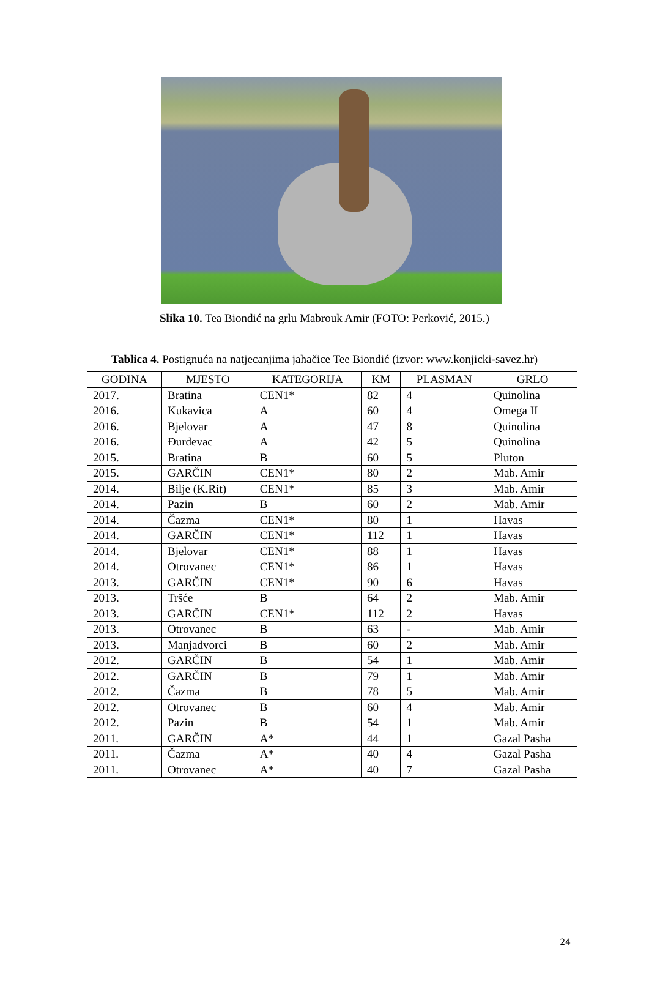Slika 10. Tea Biondić na grlu Mabrouk Amir (FOTO: Perković, 2015.)
Tablica 4. Postignuća na natjecanjima jahačice Tee Biondić (izvor: www.konjicki-savez.hr)
| GODINA | MJESTO | KATEGORIJA | KM | PLASMAN | GRLO |
| --- | --- | --- | --- | --- | --- |
| 2017. | Bratina | CEN1* | 82 | 4 | Quinolina |
| 2016. | Kukavica | A | 60 | 4 | Omega II |
| 2016. | Bjelovar | A | 47 | 8 | Quinolina |
| 2016. | Đurđevac | A | 42 | 5 | Quinolina |
| 2015. | Bratina | B | 60 | 5 | Pluton |
| 2015. | GARČIN | CEN1* | 80 | 2 | Mab. Amir |
| 2014. | Bilje (K.Rit) | CEN1* | 85 | 3 | Mab. Amir |
| 2014. | Pazin | B | 60 | 2 | Mab. Amir |
| 2014. | Čazma | CEN1* | 80 | 1 | Havas |
| 2014. | GARČIN | CEN1* | 112 | 1 | Havas |
| 2014. | Bjelovar | CEN1* | 88 | 1 | Havas |
| 2014. | Otrovanec | CEN1* | 86 | 1 | Havas |
| 2013. | GARČIN | CEN1* | 90 | 6 | Havas |
| 2013. | Tršće | B | 64 | 2 | Mab. Amir |
| 2013. | GARČIN | CEN1* | 112 | 2 | Havas |
| 2013. | Otrovanec | B | 63 | - | Mab. Amir |
| 2013. | Manjadvorci | B | 60 | 2 | Mab. Amir |
| 2012. | GARČIN | B | 54 | 1 | Mab. Amir |
| 2012. | GARČIN | B | 79 | 1 | Mab. Amir |
| 2012. | Čazma | B | 78 | 5 | Mab. Amir |
| 2012. | Otrovanec | B | 60 | 4 | Mab. Amir |
| 2012. | Pazin | B | 54 | 1 | Mab. Amir |
| 2011. | GARČIN | A* | 44 | 1 | Gazal Pasha |
| 2011. | Čazma | A* | 40 | 4 | Gazal Pasha |
| 2011. | Otrovanec | A* | 40 | 7 | Gazal Pasha |
24